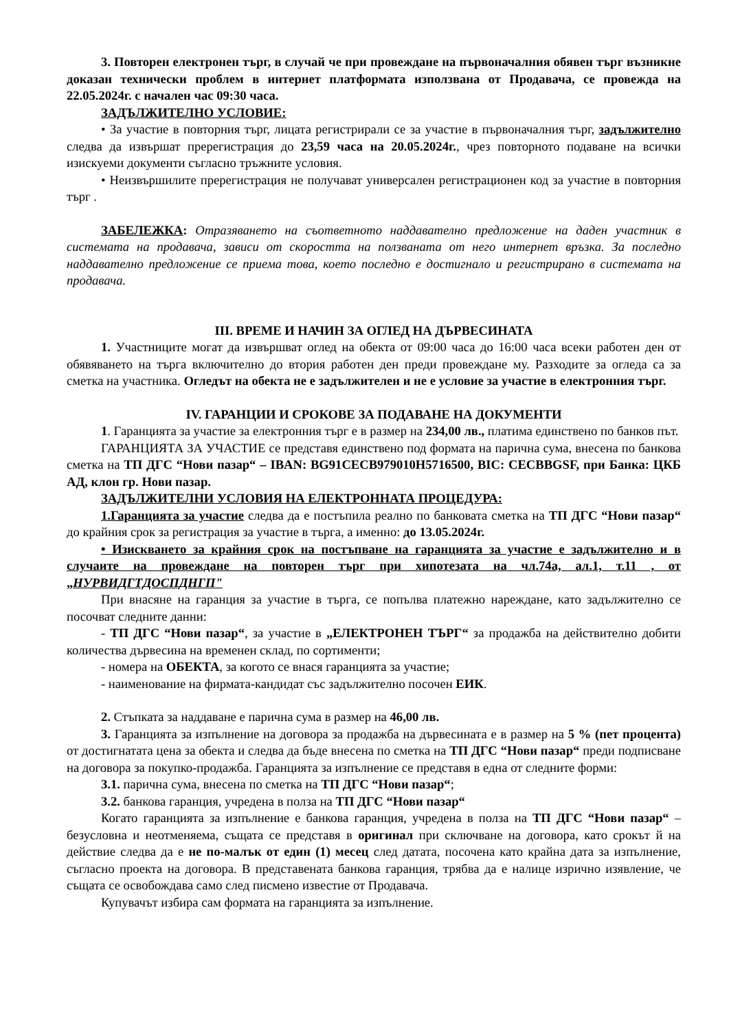3. Повторен електронен търг, в случай че при провеждане на първоначалния обявен търг възникне доказан технически проблем в интернет платформата използвана от Продавача, се провежда на 22.05.2024г. с начален час 09:30 часа.
ЗАДЪЛЖИТЕЛНО УСЛОВИЕ:
• За участие в повторния търг, лицата регистрирали се за участие в първоначалния търг, задължително следва да извършат пререгистрация до 23,59 часа на 20.05.2024г., чрез повторното подаване на всички изискуеми документи съгласно тръжните условия.
• Неизвършилите пререгистрация не получават универсален регистрационен код за участие в повторния търг .
ЗАБЕЛЕЖКА: Отразяването на съответното наддавателно предложение на даден участник в системата на продавача, зависи от скоростта на ползваната от него интернет връзка. За последно наддавателно предложение се приема това, което последно е достигнало и регистрирано в системата на продавача.
III. ВРЕМЕ И НАЧИН ЗА ОГЛЕД НА ДЪРВЕСИНАТА
1. Участниците могат да извършват оглед на обекта от 09:00 часа до 16:00 часа всеки работен ден от обявяването на търга включително до втория работен ден преди провеждане му. Разходите за огледа са за сметка на участника. Огледът на обекта не е задължителен и не е условие за участие в електронния търг.
IV. ГАРАНЦИИ И СРОКОВЕ ЗА ПОДАВАНЕ НА ДОКУМЕНТИ
1. Гаранцията за участие за електронния търг е в размер на 234,00 лв., платима единствено по банков път.
ГАРАНЦИЯТА ЗА УЧАСТИЕ се представя единствено под формата на парична сума, внесена по банкова сметка на ТП ДГС “Нови пазар“ – IBAN: BG91CECB979010H5716500, BIC: CECBBGSF, при Банка: ЦКБ АД, клон гр. Нови пазар.
ЗАДЪЛЖИТЕЛНИ УСЛОВИЯ НА ЕЛЕКТРОННАТА ПРОЦЕДУРА:
1.Гаранцията за участие следва да е постъпила реално по банковата сметка на ТП ДГС “Нови пазар“ до крайния срок за регистрация за участие в търга, а именно: до 13.05.2024г.
• Изискването за крайния срок на постъпване на гаранцията за участие е задължително и в случаите на провеждане на повторен търг при хипотезата на чл.74а, ал.1, т.11 , от „НУРВИДГТДОСПДНГП"
При внасяне на гаранция за участие в търга, се попълва платежно нареждане, като задължително се посочват следните данни:
- ТП ДГС “Нови пазар“, за участие в „ЕЛЕКТРОНЕН ТЪРГ“ за продажба на действително добити количества дървесина на временен склад, по сортименти;
- номера на ОБЕКТА, за когото се внася гаранцията за участие;
- наименование на фирмата-кандидат със задължително посочен ЕИК.
2. Стъпката за наддаване е парична сума в размер на 46,00 лв.
3. Гаранцията за изпълнение на договора за продажба на дървесината е в размер на 5 % (пет процента) от достигнатата цена за обекта и следва да бъде внесена по сметка на ТП ДГС “Нови пазар“ преди подписване на договора за покупко-продажба. Гаранцията за изпълнение се представя в една от следните форми:
3.1. парична сума, внесена по сметка на ТП ДГС “Нови пазар“;
3.2. банкова гаранция, учредена в полза на ТП ДГС “Нови пазар“
Когато гаранцията за изпълнение е банкова гаранция, учредена в полза на ТП ДГС “Нови пазар“ – безусловна и неотменяема, същата се представя в оригинал при сключване на договора, като срокът й на действие следва да е не по-малък от един (1) месец след датата, посочена като крайна дата за изпълнение, съгласно проекта на договора. В представената банкова гаранция, трябва да е налице изрично изявление, че същата се освобождава само след писмено известие от Продавача.
Купувачът избира сам формата на гаранцията за изпълнение.